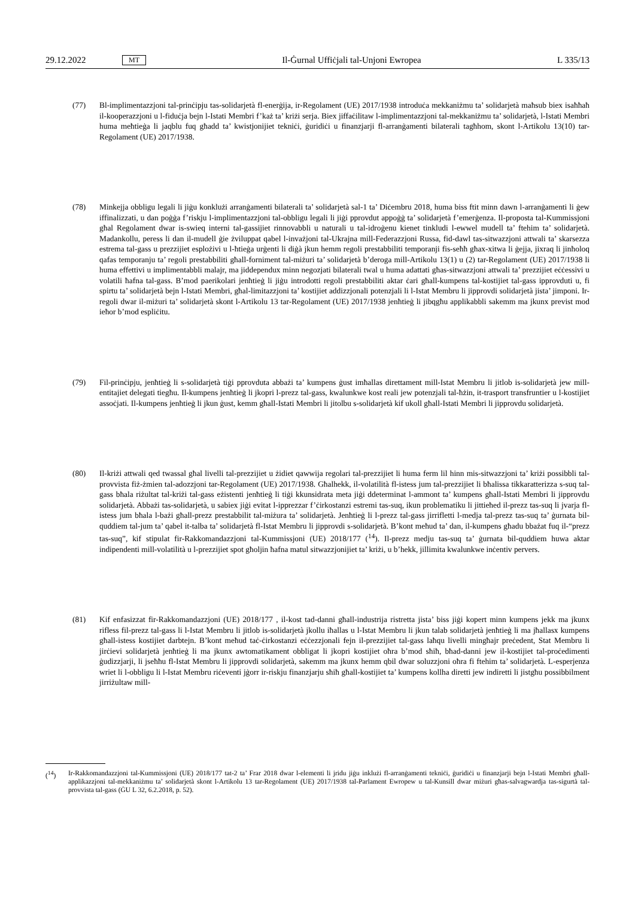29.12.2022 MT Il-Ġurnal Uffiċjali tal-Unjoni Ewropea L 335/13
(77) Bl-implimentazzjoni tal-prinċipju tas-solidarjetà fl-enerġija, ir-Regolament (UE) 2017/1938 introduċa mekkaniżmu ta’ solidarjetà maħsub biex isaħħaħ il-kooperazzjoni u l-fiduċja bejn l-Istati Membri f’każ ta’ kriżi serja. Biex jiffaċilitaw l-implimentazzjoni tal-mekkaniżmu ta’ solidarjetà, l-Istati Membri huma meħtieġa li jaqblu fuq għadd ta’ kwistjonijiet tekniċi, ġuridiċi u finanzjarji fl-arranġamenti bilaterali tagħhom, skont l-Artikolu 13(10) tar-Regolament (UE) 2017/1938.
(78) Minkejja obbligu legali li jiġu konklużi arranġamenti bilaterali ta’ solidarjetà sal-1 ta’ Diċembru 2018, huma biss ftit minn dawn l-arranġamenti li ġew iffinalizzati, u dan poġġa f’riskju l-implimentazzjoni tal-obbligu legali li jiġi pprovdut appoġġ ta’ solidarjetà f’emerġenza. Il-proposta tal-Kummissjoni għal Regolament dwar is-swieq interni tal-gassijiet rinnovabbli u naturali u tal-idroġenu kienet tinkludi l-ewwel mudell ta’ ftehim ta’ solidarjetà. Madankollu, peress li dan il-mudell ġie żviluppat qabel l-invażjoni tal-Ukrajna mill-Federazzjoni Russa, fid-dawl tas-sitwazzjoni attwali ta’ skarsezza estrema tal-gass u prezzijiet esplożivi u l-ħtieġa urġenti li diġà jkun hemm regoli prestabbiliti temporanji fis-seħħ għax-xitwa li ġejja, jixraq li jinħoloq qafas temporanju ta’ regoli prestabbiliti għall-forniment tal-miżuri ta’ solidarjetà b’deroga mill-Artikolu 13(1) u (2) tar-Regolament (UE) 2017/1938 li huma effettivi u implimentabbli malajr, ma jiddependux minn negozjati bilaterali twal u huma adattati għas-sitwazzjoni attwali ta’ prezzijiet eċċessivi u volatili ħafna tal-gass. B’mod paerikolari jenħtieġ li jiġu introdotti regoli prestabbiliti aktar ċari għall-kumpens tal-kostijiet tal-gass ipprovduti u, fi spirtu ta’ solidarjetà bejn l-Istati Membri, għal-limitazzjoni ta’ kostijiet addizzjonali potenzjali li l-Istat Membru li jipprovdi solidarjetà jista’ jimponi. Ir-regoli dwar il-miżuri ta’ solidarjetà skont l-Artikolu 13 tar-Regolament (UE) 2017/1938 jenħtieġ li jibqgħu applikabbli sakemm ma jkunx previst mod ieħor b’mod espliċitu.
(79) Fil-prinċipju, jenħtieġ li s-solidarjetà tiġi pprovduta abbażi ta’ kumpens ġust imħallas direttament mill-Istat Membru li jitlob is-solidarjetà jew mill-entitajiet delegati tiegħu. Il-kumpens jenħtieġ li jkopri l-prezz tal-gass, kwalunkwe kost reali jew potenzjali tal-ħżin, it-trasport transfruntier u l-kostijiet assoċjati. Il-kumpens jenħtieġ li jkun ġust, kemm għall-Istati Membri li jitolbu s-solidarjetà kif ukoll għall-Istati Membri li jipprovdu solidarjetà.
(80) Il-kriżi attwali qed twassal għal livelli tal-prezzijiet u żidiet qawwija regolari tal-prezzijiet li huma ferm lil hinn mis-sitwazzjoni ta’ kriżi possibbli tal-provvista fiż-żmien tal-adozzjoni tar-Regolament (UE) 2017/1938. Għalhekk, il-volatilità fl-istess jum tal-prezzijiet li bħalissa tikkaratterizza s-suq tal-gass bħala riżultat tal-kriżi tal-gass eżistenti jenħtieġ li tiġi kkunsidrata meta jiġi ddeterminat l-ammont ta’ kumpens għall-Istati Membri li jipprovdu solidarjetà. Abbażi tas-solidarjetà, u sabiex jiġi evitat l-ipprezzar f’ċirkostanzi estremi tas-suq, ikun problematiku li jittieħed il-prezz tas-suq li jvarja fl-istess jum bħala l-bażi għall-prezz prestabbilit tal-miżura ta’ solidarjetà. Jenħtieġ li l-prezz tal-gass jirrifletti l-medja tal-prezz tas-suq ta’ ġurnata bil-quddiem tal-jum ta’ qabel it-talba ta’ solidarjetà fl-Istat Membru li jipprovdi s-solidarjetà. B’kont meħud ta’ dan, il-kumpens għadu bbażat fuq il-“prezz tas-suq”, kif stipulat fir-Rakkomandazzjoni tal-Kummissjoni (UE) 2018/177 (<sup>14</sup>). Il-prezz medju tas-suq ta’ ġurnata bil-quddiem huwa aktar indipendenti mill-volatilità u l-prezzijiet spot għoljin ħafna matul sitwazzjonijiet ta’ kriżi, u b’hekk, jillimita kwalunkwe inċentiv pervers.
(81) Kif enfasizzat fir-Rakkomandazzjoni (UE) 2018/177 , il-kost tad-danni għall-industrija ristretta jista’ biss jiġi kopert minn kumpens jekk ma jkunx rifless fil-prezz tal-gass li l-Istat Membru li jitlob is-solidarjetà jkollu iħallas u l-Istat Membru li jkun talab solidarjetà jenħtieġ li ma jħallasx kumpens għall-istess kostijiet darbtejn. B’kont meħud taċ-ċirkostanzi eċċezzjonali fejn il-prezzijiet tal-gass laħqu livelli mingħajr preċedent, Stat Membru li jirċievi solidarjetà jenħtieġ li ma jkunx awtomatikament obbligat li jkopri kostijiet oħra b’mod sħiħ, bħad-danni jew il-kostijiet tal-proċedimenti ġudizzjarji, li jseħħu fl-Istat Membru li jipprovdi solidarjetà, sakemm ma jkunx hemm qbil dwar soluzzjoni oħra fi ftehim ta’ solidarjetà. L-esperjenza wriet li l-obbligu li l-Istat Membru riċeventi jġorr ir-riskju finanzjarju sħiħ għall-kostijiet ta’ kumpens kollha diretti jew indiretti li jistgħu possibbilment jirriżultaw mill-
(<sup>14</sup>) Ir-Rakkomandazzjoni tal-Kummissjoni (UE) 2018/177 tat-2 ta’ Frar 2018 dwar l-elementi li jridu jiġu inklużi fl-arranġamenti tekniċi, ġuridiċi u finanzjarji bejn l-Istati Membri għall-applikazzjoni tal-mekkaniżmu ta’ solidarjetà skont l-Artikolu 13 tar-Regolament (UE) 2017/1938 tal-Parlament Ewropew u tal-Kunsill dwar miżuri għas-salvagwardja tas-sigurtà tal-provvista tal-gass (ĠU L 32, 6.2.2018, p. 52).